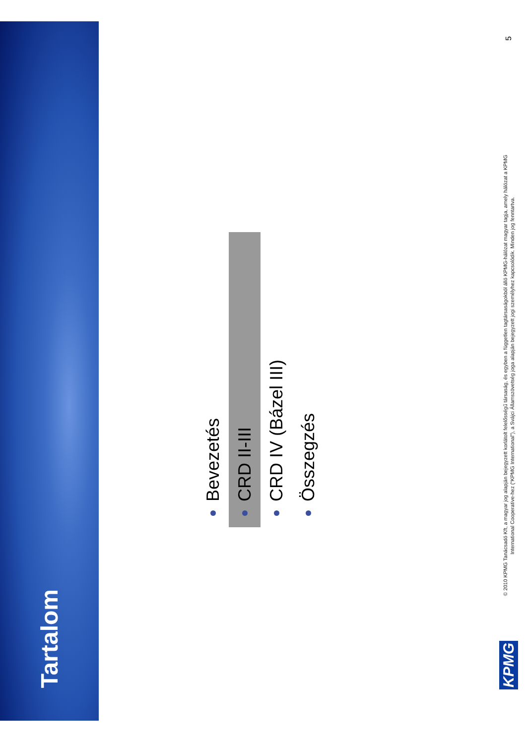Tartalom
Bevezetés
CRD II-III
CRD IV (Bázel III)
Összegzés
KPMG
© 2010 KPMG Tanácsadó Kft, a magyar jog alapján bejegyzett korlátolt felelősségű társaság, és egyben a független tagtársaságokból álló KPMG-hálózat magyar tagja, amely hálózat a KPMG International Cooperative-hez (“KPMG International”), a Svájci Államszövetség joga alapján bejegyzett jogi személyhez kapcsolódik. Minden jog fenntartva.
5